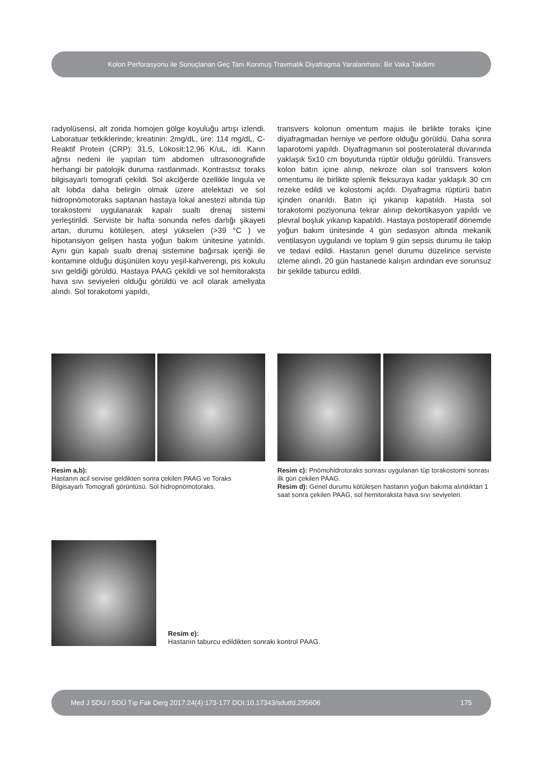Kolon Perforasyonu ile Sonuçlanan Geç Tanı Konmuş Travmatik Diyafragma Yaralanması: Bir Vaka Takdimi
radyolüsensi, alt zonda homojen gölge koyuluğu artışı izlendi. Laboratuar tetkiklerinde; kreatinin: 2mg/dL, üre: 114 mg/dL, C-Reaktif Protein (CRP): 31.5, Lökosit:12,96 K/uL, idi. Karın ağrısı nedeni ile yapılan tüm abdomen ultrasonografide herhangi bir patolojik duruma rastlanmadı. Kontrastsız toraks bilgisayarlı tomografi çekildi. Sol akciğerde özellikle lingula ve alt lobda daha belirgin olmak üzere atelektazi ve sol hidropnömotoraks saptanan hastaya lokal anestezi altında tüp torakostomi uygulanarak kapalı sualtı drenaj sistemi yerleştirildi. Serviste bir hafta sonunda nefes darlığı şikayeti artan, durumu kötüleşen, ateşi yükselen (>39 °C ) ve hipotansiyon gelişen hasta yoğun bakım ünitesine yatırıldı. Aynı gün kapalı sualtı drenaj sistemine bağırsak içeriği ile kontamine olduğu düşünülen koyu yeşil-kahverengi, pis kokulu sıvı geldiği görüldü. Hastaya PAAG çekildi ve sol hemitoraksta hava sıvı seviyeleri olduğu görüldü ve acil olarak ameliyata alındı. Sol torakotomi yapıldı,
transvers kolonun omentum majus ile birlikte toraks içine diyafragmadan herniye ve perfore olduğu görüldü. Daha sonra laparotomi yapıldı. Diyafragmanın sol posterolateral duvarında yaklaşık 5x10 cm boyutunda rüptür olduğu görüldü. Transvers kolon batın içine alınıp, nekroze olan sol transvers kolon omentumu ile birlikte splenik fleksuraya kadar yaklaşık 30 cm rezeke edildi ve kolostomi açıldı. Diyafragma rüptürü batın içinden onarıldı. Batın içi yıkanıp kapatıldı. Hasta sol torakotomi poziyonuna tekrar alınıp dekortikasyon yapıldı ve plevral boşluk yıkanıp kapatıldı. Hastaya postoperatif dönemde yoğun bakım ünitesinde 4 gün sedasyon altında mekanik ventilasyon uygulandı ve toplam 9 gün sepsis durumu ile takip ve tedavi edildi. Hastanın genel durumu düzelince serviste izleme alındı. 20 gün hastanede kalışın ardından eve sorunsuz bir şekilde taburcu edildi.
Resim a,b):
Hastanın acil servise geldikten sonra çekilen PAAG ve Toraks Bilgisayarlı Tomografi görüntüsü. Sol hidropnömotoraks.
Resim c): Pnömohidrotoraks sonrası uygulanan tüp torakostomi sonrası ilk gün çekilen PAAG.
Resim d): Genel durumu kötüleşen hastanın yoğun bakıma alındıktan 1 saat sonra çekilen PAAG, sol hemitoraksta hava sıvı seviyeleri.
Resim e):
Hastanın taburcu edildikten sonraki kontrol PAAG.
Med J SDU / SDÜ Tıp Fak Derg 2017:24(4):173-177 DOI:10.17343/sdutfd.295606 175